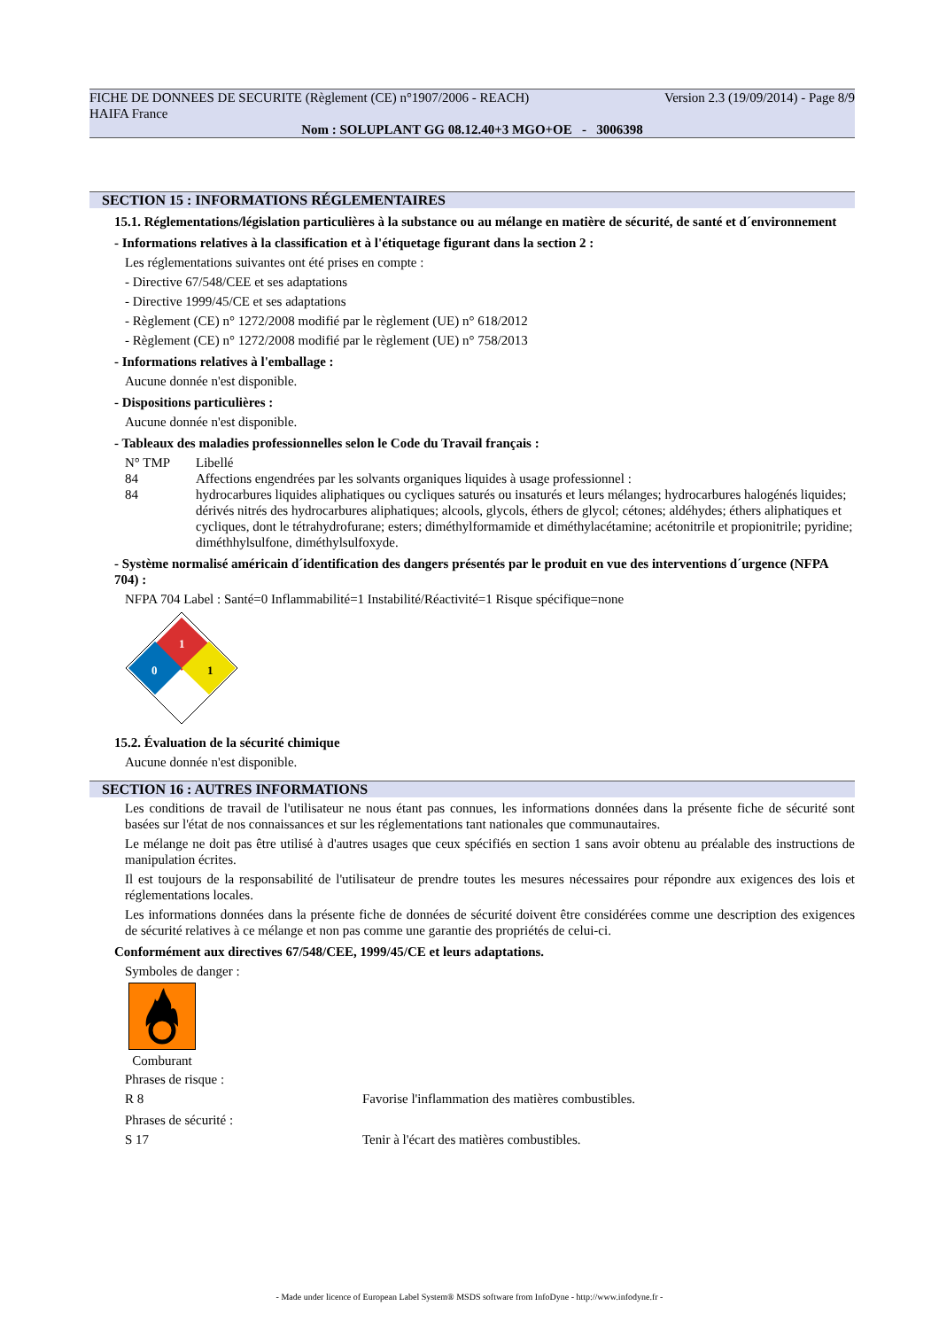Version 2.3 (19/09/2014) - Page 8/9 FICHE DE DONNEES DE SECURITE (Règlement (CE) n°1907/2006 - REACH)
HAIFA France
Nom : SOLUPLANT GG 08.12.40+3 MGO+OE - 3006398
SECTION 15 : INFORMATIONS RÉGLEMENTAIRES
15.1. Réglementations/législation particulières à la substance ou au mélange en matière de sécurité, de santé et d´environnement
- Informations relatives à la classification et à l'étiquetage figurant dans la section 2 :
Les réglementations suivantes ont été prises en compte :
- Directive 67/548/CEE et ses adaptations
- Directive 1999/45/CE et ses adaptations
- Règlement (CE) n° 1272/2008 modifié par le règlement (UE) n° 618/2012
- Règlement (CE) n° 1272/2008 modifié par le règlement (UE) n° 758/2013
- Informations relatives à l'emballage :
Aucune donnée n'est disponible.
- Dispositions particulières :
Aucune donnée n'est disponible.
- Tableaux des maladies professionnelles selon le Code du Travail français :
| N° TMP | Libellé |
| 84 | Affections engendrées par les solvants organiques liquides à usage professionnel : |
| 84 | hydrocarbures liquides aliphatiques ou cycliques saturés ou insaturés et leurs mélanges; hydrocarbures halogénés liquides; dérivés nitrés des hydrocarbures aliphatiques; alcools, glycols, éthers de glycol; cétones; aldéhydes; éthers aliphatiques et cycliques, dont le tétrahydrofurane; esters; diméthylformamide et diméthylacétamine; acétonitrile et propionitrile; pyridine; diméthhylsulfone, diméthylsulfoxyde. |
- Système normalisé américain d´identification des dangers présentés par le produit en vue des interventions d´urgence (NFPA 704) :
NFPA 704 Label : Santé=0 Inflammabilité=1 Instabilité/Réactivité=1 Risque spécifique=none
1
0
1
15.2. Évaluation de la sécurité chimique
Aucune donnée n'est disponible.
SECTION 16 : AUTRES INFORMATIONS
Les conditions de travail de l'utilisateur ne nous étant pas connues, les informations données dans la présente fiche de sécurité sont basées sur l'état de nos connaissances et sur les réglementations tant nationales que communautaires.
Le mélange ne doit pas être utilisé à d'autres usages que ceux spécifiés en section 1 sans avoir obtenu au préalable des instructions de manipulation écrites.
Il est toujours de la responsabilité de l'utilisateur de prendre toutes les mesures nécessaires pour répondre aux exigences des lois et réglementations locales.
Les informations données dans la présente fiche de données de sécurité doivent être considérées comme une description des exigences de sécurité relatives à ce mélange et non pas comme une garantie des propriétés de celui-ci.
Conformément aux directives 67/548/CEE, 1999/45/CE et leurs adaptations.
Symboles de danger :
Comburant
Phrases de risque :
| R 8 | Favorise l'inflammation des matières combustibles. |
Phrases de sécurité :
| S 17 | Tenir à l'écart des matières combustibles. |
- Made under licence of European Label System® MSDS software from InfoDyne - http://www.infodyne.fr -